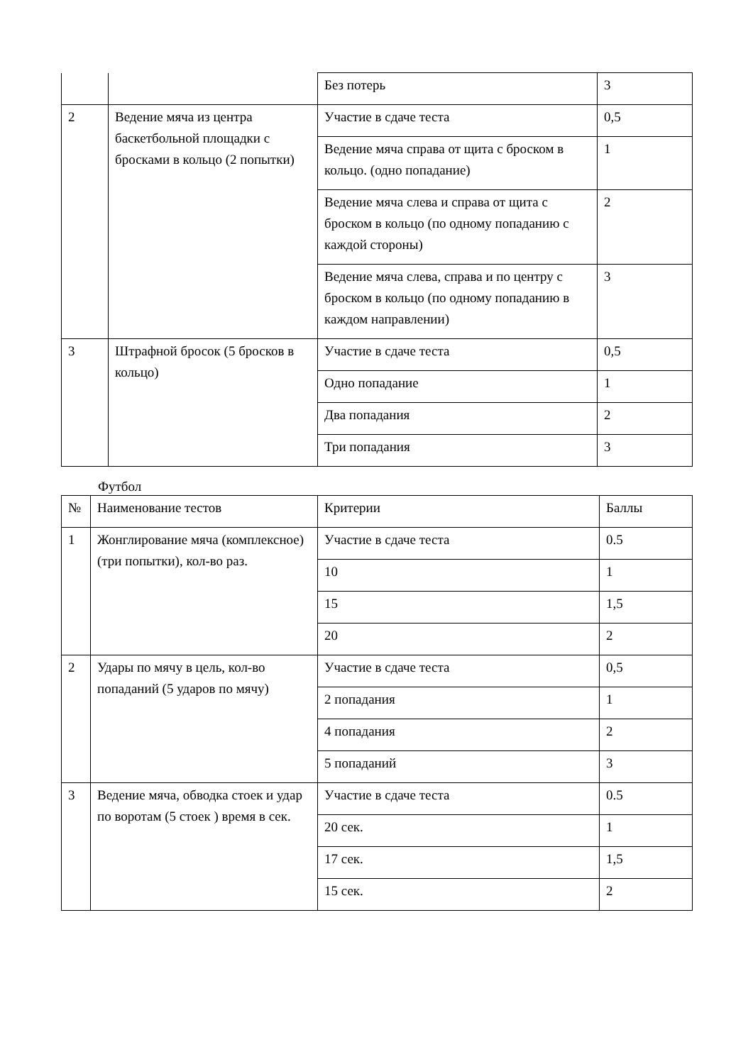| | | Без потерь | 3 |
| 2 | Ведение мяча из центра баскетбольной площадки с бросками в кольцо (2 попытки) | Участие в сдаче теста | 0,5 |
| | | Ведение мяча справа от щита с броском в кольцо. (одно попадание) | 1 |
| | | Ведение мяча слева и справа от щита с броском в кольцо (по одному попаданию с каждой стороны) | 2 |
| | | Ведение мяча слева, справа и по центру с броском в кольцо (по одному попаданию в каждом направлении) | 3 |
| 3 | Штрафной бросок (5 бросков в кольцо) | Участие в сдаче теста | 0,5 |
| | | Одно попадание | 1 |
| | | Два попадания | 2 |
| | | Три попадания | 3 |
Футбол
| № | Наименование тестов | Критерии | Баллы |
| --- | --- | --- | --- |
| 1 | Жонглирование мяча (комплексное) (три попытки), кол-во раз. | Участие в сдаче теста | 0.5 |
| | | 10 | 1 |
| | | 15 | 1,5 |
| | | 20 | 2 |
| 2 | Удары по мячу в цель, кол-во попаданий (5 ударов по мячу) | Участие в сдаче теста | 0,5 |
| | | 2 попадания | 1 |
| | | 4 попадания | 2 |
| | | 5 попаданий | 3 |
| 3 | Ведение мяча, обводка стоек и удар по воротам (5 стоек ) время в сек. | Участие в сдаче теста | 0.5 |
| | | 20 сек. | 1 |
| | | 17 сек. | 1,5 |
| | | 15 сек. | 2 |